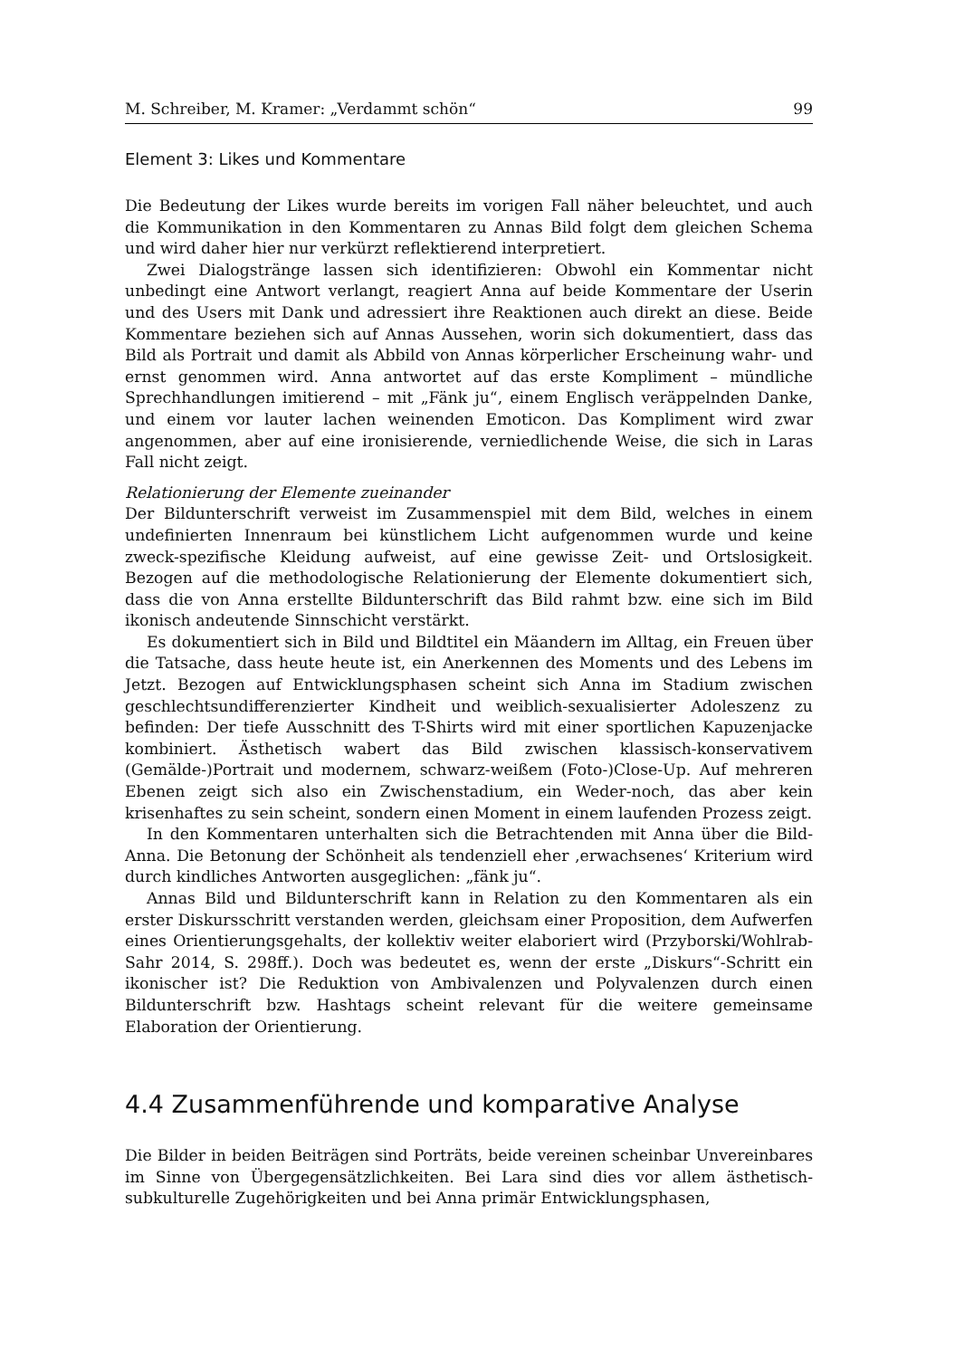M. Schreiber, M. Kramer: „Verdammt schön“99
Element 3: Likes und Kommentare
Die Bedeutung der Likes wurde bereits im vorigen Fall näher beleuchtet, und auch die Kommunikation in den Kommentaren zu Annas Bild folgt dem gleichen Schema und wird daher hier nur verkürzt reflektierend interpretiert.
Zwei Dialogstränge lassen sich identifizieren: Obwohl ein Kommentar nicht unbedingt eine Antwort verlangt, reagiert Anna auf beide Kommentare der Userin und des Users mit Dank und adressiert ihre Reaktionen auch direkt an diese. Beide Kommentare beziehen sich auf Annas Aussehen, worin sich dokumentiert, dass das Bild als Portrait und damit als Abbild von Annas körperlicher Erscheinung wahr- und ernst genommen wird. Anna antwortet auf das erste Kompliment – mündliche Sprechhandlungen imitierend – mit „Fänk ju“, einem Englisch veräppelnden Danke, und einem vor lauter lachen weinenden Emoticon. Das Kompliment wird zwar angenommen, aber auf eine ironisierende, verniedlichende Weise, die sich in Laras Fall nicht zeigt.
Relationierung der Elemente zueinander
Der Bildunterschrift verweist im Zusammenspiel mit dem Bild, welches in einem undefinierten Innenraum bei künstlichem Licht aufgenommen wurde und keine zweck-spezifische Kleidung aufweist, auf eine gewisse Zeit- und Ortslosigkeit. Bezogen auf die methodologische Relationierung der Elemente dokumentiert sich, dass die von Anna erstellte Bildunterschrift das Bild rahmt bzw. eine sich im Bild ikonisch andeutende Sinnschicht verstärkt.
Es dokumentiert sich in Bild und Bildtitel ein Mäandern im Alltag, ein Freuen über die Tatsache, dass heute heute ist, ein Anerkennen des Moments und des Lebens im Jetzt. Bezogen auf Entwicklungsphasen scheint sich Anna im Stadium zwischen geschlechtsundifferenzierter Kindheit und weiblich-sexualisierter Adoleszenz zu befinden: Der tiefe Ausschnitt des T-Shirts wird mit einer sportlichen Kapuzenjacke kombiniert. Ästhetisch wabert das Bild zwischen klassisch-konservativem (Gemälde-)Portrait und modernem, schwarz-weißem (Foto-)Close-Up. Auf mehreren Ebenen zeigt sich also ein Zwischenstadium, ein Weder-noch, das aber kein krisenhaftes zu sein scheint, sondern einen Moment in einem laufenden Prozess zeigt.
In den Kommentaren unterhalten sich die Betrachtenden mit Anna über die Bild-Anna. Die Betonung der Schönheit als tendenziell eher ‚erwachsenes‘ Kriterium wird durch kindliches Antworten ausgeglichen: „fänk ju“.
Annas Bild und Bildunterschrift kann in Relation zu den Kommentaren als ein erster Diskursschritt verstanden werden, gleichsam einer Proposition, dem Aufwerfen eines Orientierungsgehalts, der kollektiv weiter elaboriert wird (Przyborski/Wohlrab-Sahr 2014, S. 298ff.). Doch was bedeutet es, wenn der erste „Diskurs“-Schritt ein ikonischer ist? Die Reduktion von Ambivalenzen und Polyvalenzen durch einen Bildunterschrift bzw. Hashtags scheint relevant für die weitere gemeinsame Elaboration der Orientierung.
4.4 Zusammenführende und komparative Analyse
Die Bilder in beiden Beiträgen sind Porträts, beide vereinen scheinbar Unvereinbares im Sinne von Übergegensätzlichkeiten. Bei Lara sind dies vor allem ästhetisch-subkulturelle Zugehörigkeiten und bei Anna primär Entwicklungsphasen,